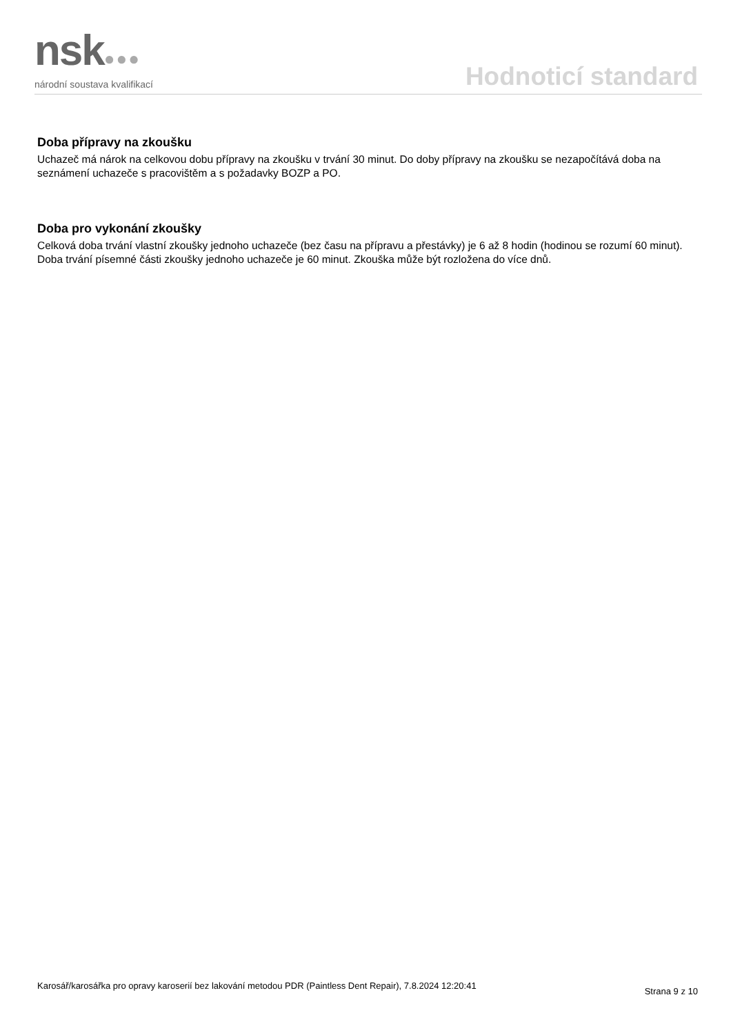nsk●●●
národní soustava kvalifikací
Hodnoticí standard
Doba přípravy na zkoušku
Uchazeč má nárok na celkovou dobu přípravy na zkoušku v trvání 30 minut. Do doby přípravy na zkoušku se nezapočítává doba na seznámení uchazeče s pracovištěm a s požadavky BOZP a PO.
Doba pro vykonání zkoušky
Celková doba trvání vlastní zkoušky jednoho uchazeče (bez času na přípravu a přestávky) je 6 až 8 hodin (hodinou se rozumí 60 minut). Doba trvání písemné části zkoušky jednoho uchazeče je 60 minut. Zkouška může být rozložena do více dnů.
Karosář/karosářka pro opravy karoserií bez lakování metodou PDR (Paintless Dent Repair), 7.8.2024 12:20:41
Strana 9 z 10